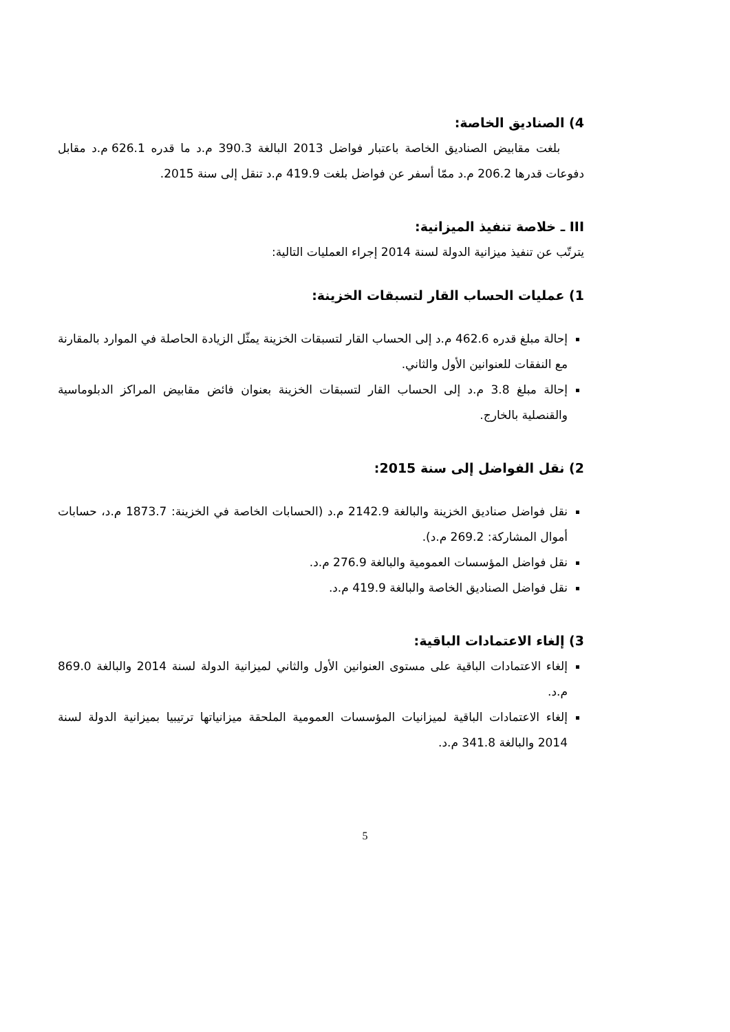4) الصناديق الخاصة:
بلغت مقابيض الصناديق الخاصة باعتبار فواضل 2013 البالغة 390.3 م.د ما قدره 626.1 م.د مقابل دفوعات قدرها 206.2 م.د ممّا أسفر عن فواضل بلغت 419.9 م.د تنقل إلى سنة 2015.
III ـ خلاصة تنفيذ الميزانية:
يترتّب عن تنفيذ ميزانية الدولة لسنة 2014 إجراء العمليات التالية:
1) عمليات الحساب القار لتسبقات الخزينة:
إحالة مبلغ قدره 462.6 م.د إلى الحساب القار لتسبقات الخزينة يمثّل الزيادة الحاصلة في الموارد بالمقارنة مع النفقات للعنوانين الأول والثاني.
إحالة مبلغ 3.8 م.د إلى الحساب القار لتسبقات الخزينة بعنوان فائض مقابيض المراكز الدبلوماسية والقنصلية بالخارج.
2) نقل الفواضل إلى سنة 2015:
نقل فواضل صناديق الخزينة والبالغة 2142.9 م.د (الحسابات الخاصة في الخزينة: 1873.7 م.د، حسابات أموال المشاركة: 269.2 م.د).
نقل فواضل المؤسسات العمومية والبالغة 276.9 م.د.
نقل فواضل الصناديق الخاصة والبالغة 419.9 م.د.
3) إلغاء الاعتمادات الباقية:
إلغاء الاعتمادات الباقية على مستوى العنوانين الأول والثاني لميزانية الدولة لسنة 2014 والبالغة 869.0 م.د.
إلغاء الاعتمادات الباقية لميزانيات المؤسسات العمومية الملحقة ميزانياتها ترتيبيا بميزانية الدولة لسنة 2014 والبالغة 341.8 م.د.
5